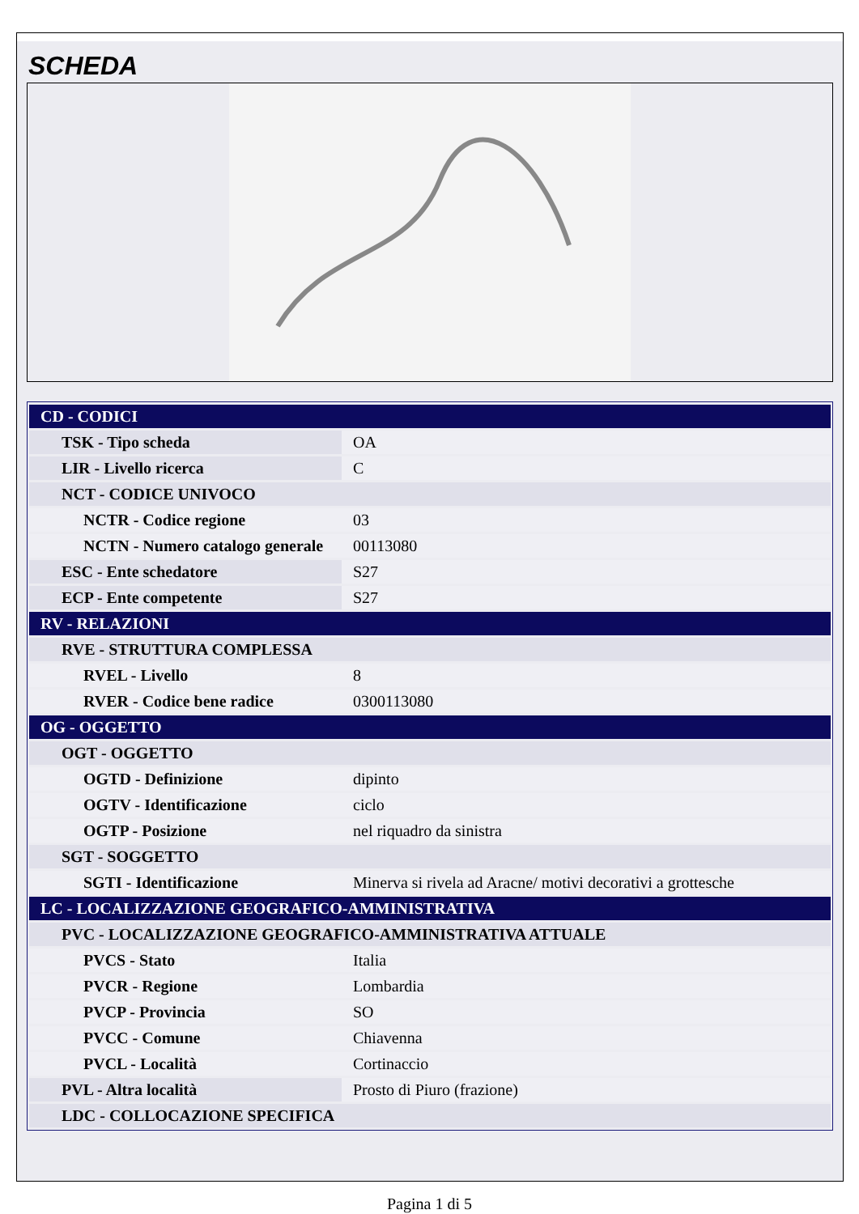SCHEDA
| CD - CODICI | |
| TSK - Tipo scheda | OA |
| LIR - Livello ricerca | C |
| NCT - CODICE UNIVOCO | |
| NCTR - Codice regione | 03 |
| NCTN - Numero catalogo generale | 00113080 |
| ESC - Ente schedatore | S27 |
| ECP - Ente competente | S27 |
| RV - RELAZIONI | |
| RVE - STRUTTURA COMPLESSA | |
| RVEL - Livello | 8 |
| RVER - Codice bene radice | 0300113080 |
| OG - OGGETTO | |
| OGT - OGGETTO | |
| OGTD - Definizione | dipinto |
| OGTV - Identificazione | ciclo |
| OGTP - Posizione | nel riquadro da sinistra |
| SGT - SOGGETTO | |
| SGTI - Identificazione | Minerva si rivela ad Aracne/ motivi decorativi a grottesche |
| LC - LOCALIZZAZIONE GEOGRAFICO-AMMINISTRATIVA | |
| PVC - LOCALIZZAZIONE GEOGRAFICO-AMMINISTRATIVA ATTUALE | |
| PVCS - Stato | Italia |
| PVCR - Regione | Lombardia |
| PVCP - Provincia | SO |
| PVCC - Comune | Chiavenna |
| PVCL - Località | Cortinaccio |
| PVL - Altra località | Prosto di Piuro (frazione) |
| LDC - COLLOCAZIONE SPECIFICA | |
Pagina 1 di 5